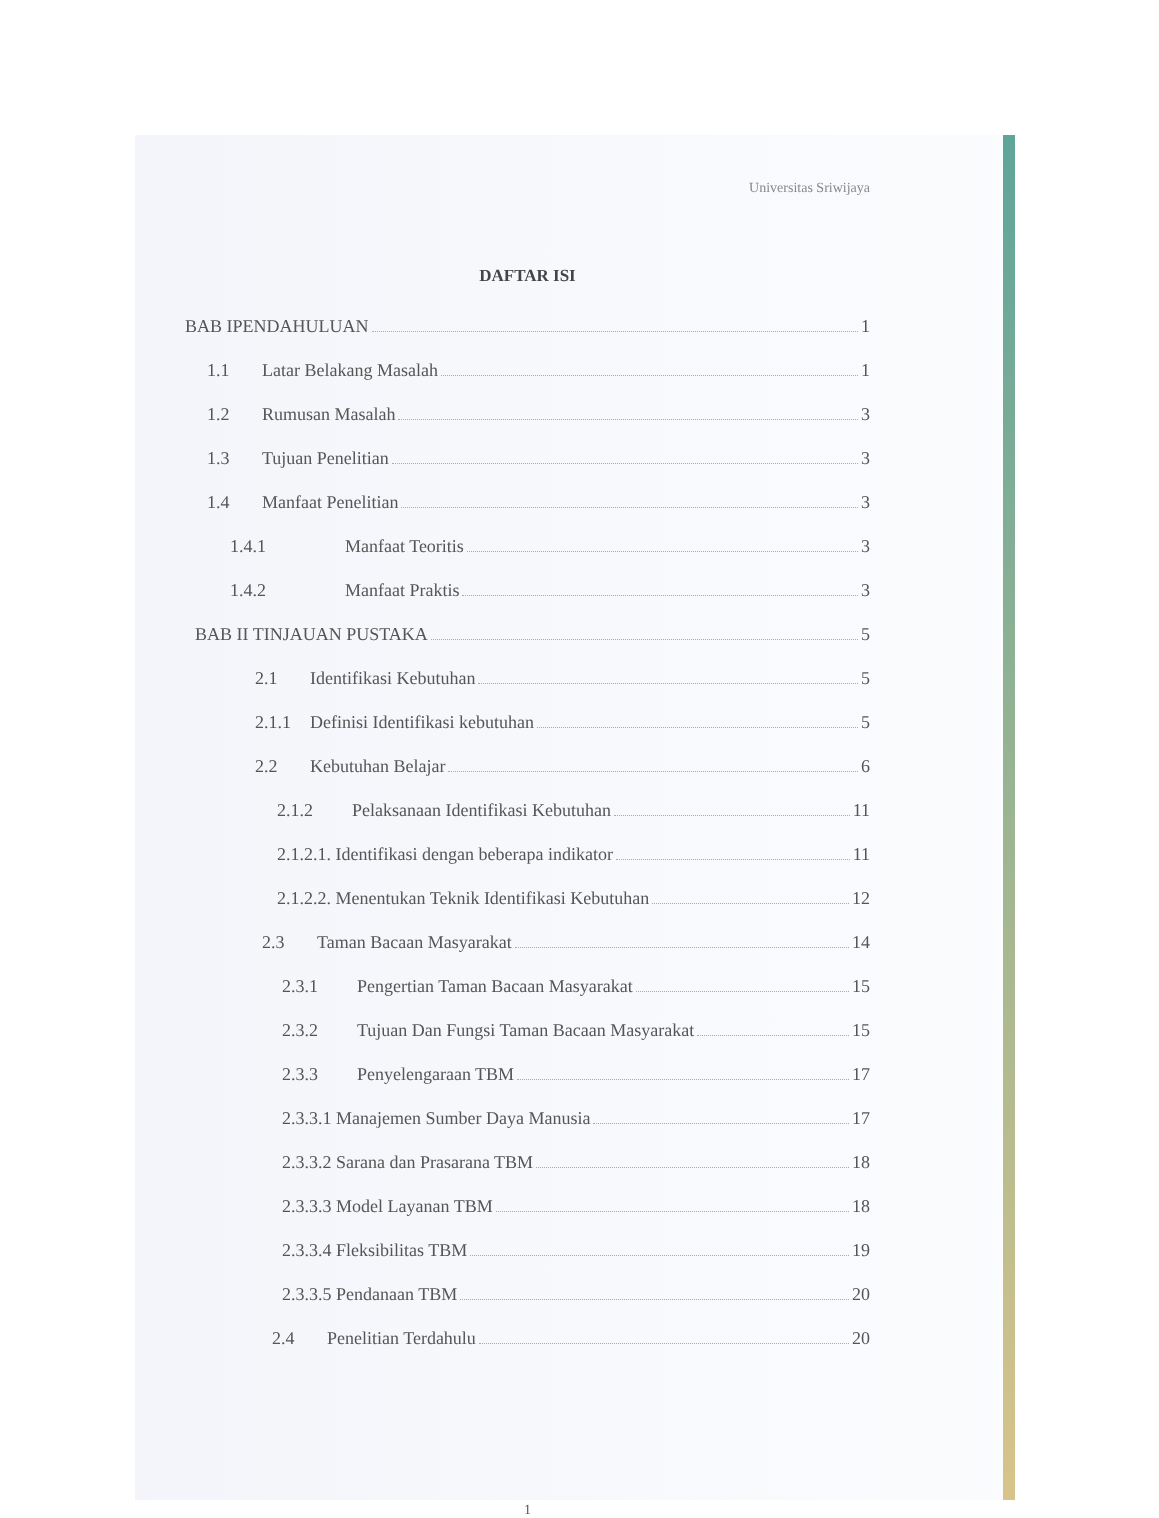Universitas Sriwijaya
DAFTAR ISI
BAB IPENDAHULUAN 1
1.1 Latar Belakang Masalah 1
1.2 Rumusan Masalah 3
1.3 Tujuan Penelitian 3
1.4 Manfaat Penelitian 3
1.4.1 Manfaat Teoritis 3
1.4.2 Manfaat Praktis 3
BAB II TINJAUAN PUSTAKA 5
2.1 Identifikasi Kebutuhan 5
2.1.1 Definisi Identifikasi kebutuhan 5
2.2 Kebutuhan Belajar 6
2.1.2 Pelaksanaan Identifikasi Kebutuhan 11
2.1.2.1. Identifikasi dengan beberapa indikator 11
2.1.2.2. Menentukan Teknik Identifikasi Kebutuhan 12
2.3 Taman Bacaan Masyarakat 14
2.3.1 Pengertian Taman Bacaan Masyarakat 15
2.3.2 Tujuan Dan Fungsi Taman Bacaan Masyarakat 15
2.3.3 Penyelengaraan TBM 17
2.3.3.1 Manajemen Sumber Daya Manusia 17
2.3.3.2 Sarana dan Prasarana TBM 18
2.3.3.3 Model Layanan TBM 18
2.3.3.4 Fleksibilitas TBM 19
2.3.3.5 Pendanaan TBM 20
2.4 Penelitian Terdahulu 20
1